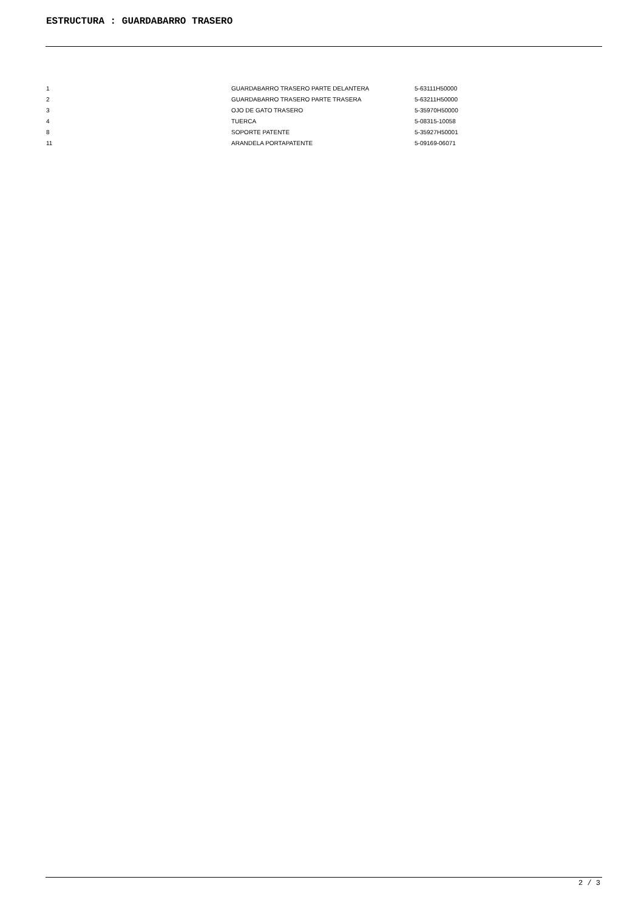ESTRUCTURA : GUARDABARRO TRASERO
| 1 | GUARDABARRO TRASERO PARTE DELANTERA | 5-63111H50000 |
| 2 | GUARDABARRO TRASERO PARTE TRASERA | 5-63211H50000 |
| 3 | OJO DE GATO TRASERO | 5-35970H50000 |
| 4 | TUERCA | 5-08315-10058 |
| 8 | SOPORTE PATENTE | 5-35927H50001 |
| 11 | ARANDELA PORTAPATENTE | 5-09169-06071 |
2 / 3